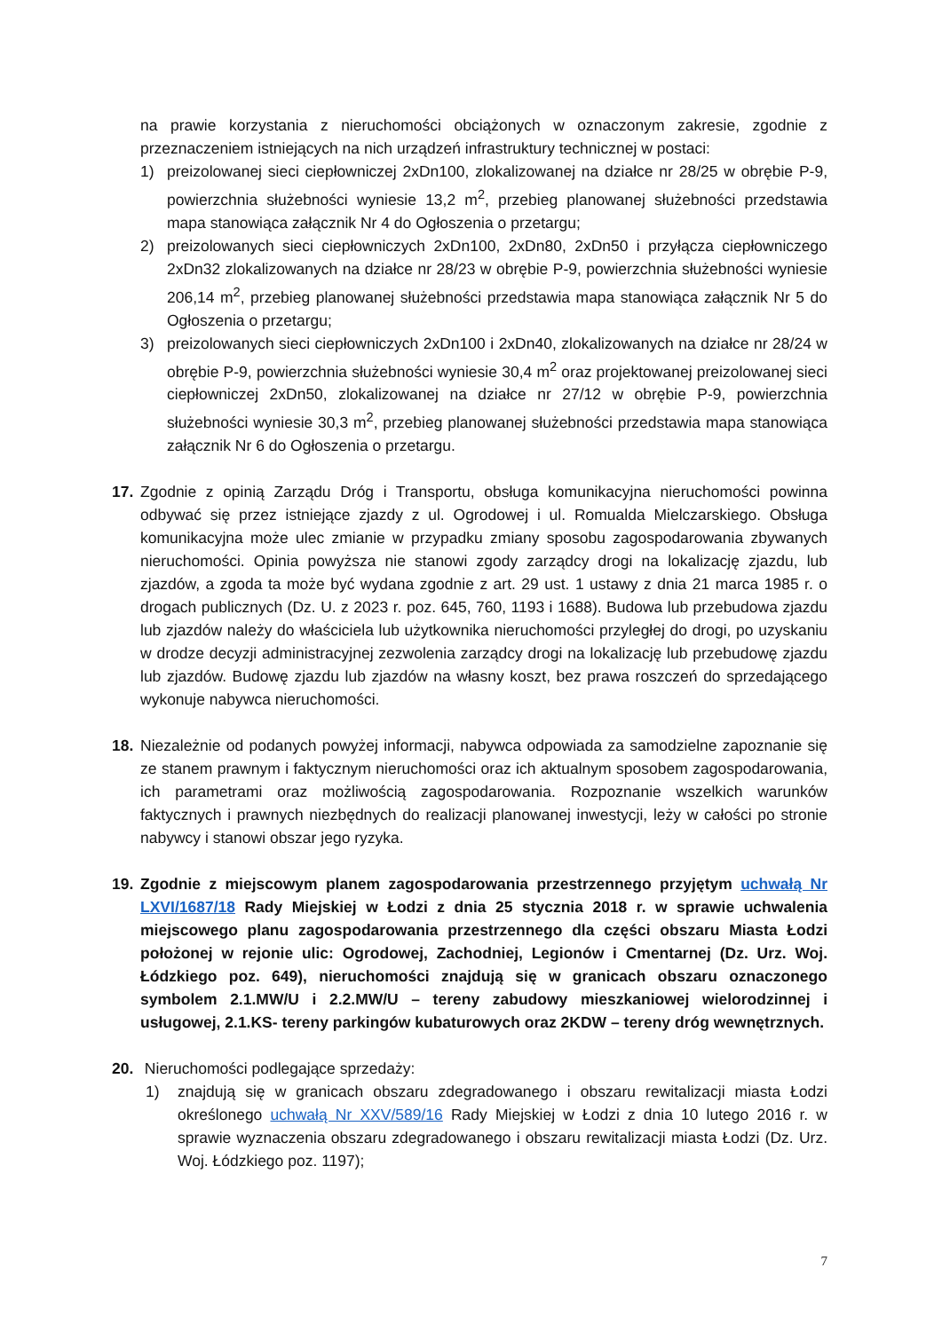na prawie korzystania z nieruchomości obciążonych w oznaczonym zakresie, zgodnie z przeznaczeniem istniejących na nich urządzeń infrastruktury technicznej w postaci:
1) preizolowanej sieci ciepłowniczej 2xDn100, zlokalizowanej na działce nr 28/25 w obrębie P-9, powierzchnia służebności wyniesie 13,2 m<sup>2</sup>, przebieg planowanej służebności przedstawia mapa stanowiąca załącznik Nr 4 do Ogłoszenia o przetargu;
2) preizolowanych sieci ciepłowniczych 2xDn100, 2xDn80, 2xDn50 i przyłącza ciepłowniczego 2xDn32 zlokalizowanych na działce nr 28/23 w obrębie P-9, powierzchnia służebności wyniesie 206,14 m<sup>2</sup>, przebieg planowanej służebności przedstawia mapa stanowiąca załącznik Nr 5 do Ogłoszenia o przetargu;
3) preizolowanych sieci ciepłowniczych 2xDn100 i 2xDn40, zlokalizowanych na działce nr 28/24 w obrębie P-9, powierzchnia służebności wyniesie 30,4 m<sup>2</sup> oraz projektowanej preizolowanej sieci ciepłowniczej 2xDn50, zlokalizowanej na działce nr 27/12 w obrębie P-9, powierzchnia służebności wyniesie 30,3 m<sup>2</sup>, przebieg planowanej służebności przedstawia mapa stanowiąca załącznik Nr 6 do Ogłoszenia o przetargu.
17. Zgodnie z opinią Zarządu Dróg i Transportu, obsługa komunikacyjna nieruchomości powinna odbywać się przez istniejące zjazdy z ul. Ogrodowej i ul. Romualda Mielczarskiego. Obsługa komunikacyjna może ulec zmianie w przypadku zmiany sposobu zagospodarowania zbywanych nieruchomości. Opinia powyższa nie stanowi zgody zarządcy drogi na lokalizację zjazdu, lub zjazdów, a zgoda ta może być wydana zgodnie z art. 29 ust. 1 ustawy z dnia 21 marca 1985 r. o drogach publicznych (Dz. U. z 2023 r. poz. 645, 760, 1193 i 1688). Budowa lub przebudowa zjazdu lub zjazdów należy do właściciela lub użytkownika nieruchomości przyległej do drogi, po uzyskaniu w drodze decyzji administracyjnej zezwolenia zarządcy drogi na lokalizację lub przebudowę zjazdu lub zjazdów. Budowę zjazdu lub zjazdów na własny koszt, bez prawa roszczeń do sprzedającego wykonuje nabywca nieruchomości.
18. Niezależnie od podanych powyżej informacji, nabywca odpowiada za samodzielne zapoznanie się ze stanem prawnym i faktycznym nieruchomości oraz ich aktualnym sposobem zagospodarowania, ich parametrami oraz możliwością zagospodarowania. Rozpoznanie wszelkich warunków faktycznych i prawnych niezbędnych do realizacji planowanej inwestycji, leży w całości po stronie nabywcy i stanowi obszar jego ryzyka.
19. Zgodnie z miejscowym planem zagospodarowania przestrzennego przyjętym uchwałą Nr LXVI/1687/18 Rady Miejskiej w Łodzi z dnia 25 stycznia 2018 r. w sprawie uchwalenia miejscowego planu zagospodarowania przestrzennego dla części obszaru Miasta Łodzi położonej w rejonie ulic: Ogrodowej, Zachodniej, Legionów i Cmentarnej (Dz. Urz. Woj. Łódzkiego poz. 649), nieruchomości znajdują się w granicach obszaru oznaczonego symbolem 2.1.MW/U i 2.2.MW/U – tereny zabudowy mieszkaniowej wielorodzinnej i usługowej, 2.1.KS- tereny parkingów kubaturowych oraz 2KDW – tereny dróg wewnętrznych.
20. Nieruchomości podlegające sprzedaży:
1) znajdują się w granicach obszaru zdegradowanego i obszaru rewitalizacji miasta Łodzi określonego uchwałą Nr XXV/589/16 Rady Miejskiej w Łodzi z dnia 10 lutego 2016 r. w sprawie wyznaczenia obszaru zdegradowanego i obszaru rewitalizacji miasta Łodzi (Dz. Urz. Woj. Łódzkiego poz. 1197);
7